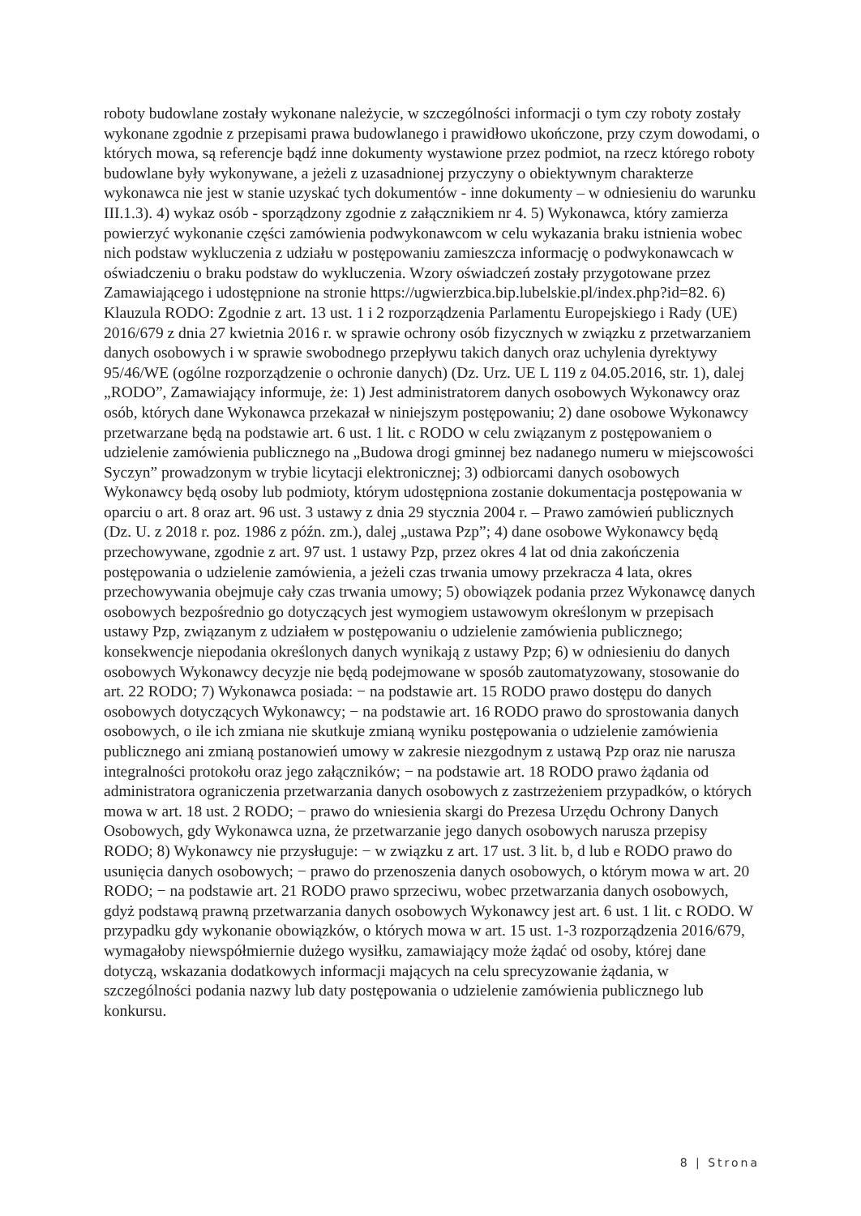roboty budowlane zostały wykonane należycie, w szczególności informacji o tym czy roboty zostały wykonane zgodnie z przepisami prawa budowlanego i prawidłowo ukończone, przy czym dowodami, o których mowa, są referencje bądź inne dokumenty wystawione przez podmiot, na rzecz którego roboty budowlane były wykonywane, a jeżeli z uzasadnionej przyczyny o obiektywnym charakterze wykonawca nie jest w stanie uzyskać tych dokumentów - inne dokumenty – w odniesieniu do warunku III.1.3). 4) wykaz osób - sporządzony zgodnie z załącznikiem nr 4. 5) Wykonawca, który zamierza powierzyć wykonanie części zamówienia podwykonawcom w celu wykazania braku istnienia wobec nich podstaw wykluczenia z udziału w postępowaniu zamieszcza informację o podwykonawcach w oświadczeniu o braku podstaw do wykluczenia. Wzory oświadczeń zostały przygotowane przez Zamawiającego i udostępnione na stronie https://ugwierzbica.bip.lubelskie.pl/index.php?id=82. 6) Klauzula RODO: Zgodnie z art. 13 ust. 1 i 2 rozporządzenia Parlamentu Europejskiego i Rady (UE) 2016/679 z dnia 27 kwietnia 2016 r. w sprawie ochrony osób fizycznych w związku z przetwarzaniem danych osobowych i w sprawie swobodnego przepływu takich danych oraz uchylenia dyrektywy 95/46/WE (ogólne rozporządzenie o ochronie danych) (Dz. Urz. UE L 119 z 04.05.2016, str. 1), dalej „RODO”, Zamawiający informuje, że: 1) Jest administratorem danych osobowych Wykonawcy oraz osób, których dane Wykonawca przekazał w niniejszym postępowaniu; 2) dane osobowe Wykonawcy przetwarzane będą na podstawie art. 6 ust. 1 lit. c RODO w celu związanym z postępowaniem o udzielenie zamówienia publicznego na „Budowa drogi gminnej bez nadanego numeru w miejscowości Syczyn” prowadzonym w trybie licytacji elektronicznej; 3) odbiorcami danych osobowych Wykonawcy będą osoby lub podmioty, którym udostępniona zostanie dokumentacja postępowania w oparciu o art. 8 oraz art. 96 ust. 3 ustawy z dnia 29 stycznia 2004 r. – Prawo zamówień publicznych (Dz. U. z 2018 r. poz. 1986 z późn. zm.), dalej „ustawa Pzp”; 4) dane osobowe Wykonawcy będą przechowywane, zgodnie z art. 97 ust. 1 ustawy Pzp, przez okres 4 lat od dnia zakończenia postępowania o udzielenie zamówienia, a jeżeli czas trwania umowy przekracza 4 lata, okres przechowywania obejmuje cały czas trwania umowy; 5) obowiązek podania przez Wykonawcę danych osobowych bezpośrednio go dotyczących jest wymogiem ustawowym określonym w przepisach ustawy Pzp, związanym z udziałem w postępowaniu o udzielenie zamówienia publicznego; konsekwencje niepodania określonych danych wynikają z ustawy Pzp; 6) w odniesieniu do danych osobowych Wykonawcy decyzje nie będą podejmowane w sposób zautomatyzowany, stosowanie do art. 22 RODO; 7) Wykonawca posiada: − na podstawie art. 15 RODO prawo dostępu do danych osobowych dotyczących Wykonawcy; − na podstawie art. 16 RODO prawo do sprostowania danych osobowych, o ile ich zmiana nie skutkuje zmianą wyniku postępowania o udzielenie zamówienia publicznego ani zmianą postanowień umowy w zakresie niezgodnym z ustawą Pzp oraz nie narusza integralności protokołu oraz jego załączników; − na podstawie art. 18 RODO prawo żądania od administratora ograniczenia przetwarzania danych osobowych z zastrzeżeniem przypadków, o których mowa w art. 18 ust. 2 RODO; − prawo do wniesienia skargi do Prezesa Urzędu Ochrony Danych Osobowych, gdy Wykonawca uzna, że przetwarzanie jego danych osobowych narusza przepisy RODO; 8) Wykonawcy nie przysługuje: − w związku z art. 17 ust. 3 lit. b, d lub e RODO prawo do usunięcia danych osobowych; − prawo do przenoszenia danych osobowych, o którym mowa w art. 20 RODO; − na podstawie art. 21 RODO prawo sprzeciwu, wobec przetwarzania danych osobowych, gdyż podstawą prawną przetwarzania danych osobowych Wykonawcy jest art. 6 ust. 1 lit. c RODO. W przypadku gdy wykonanie obowiązków, o których mowa w art. 15 ust. 1-3 rozporządzenia 2016/679, wymagałoby niewspółmiernie dużego wysiłku, zamawiający może żądać od osoby, której dane dotyczą, wskazania dodatkowych informacji mających na celu sprecyzowanie żądania, w szczególności podania nazwy lub daty postępowania o udzielenie zamówienia publicznego lub konkursu.
8 | Strona